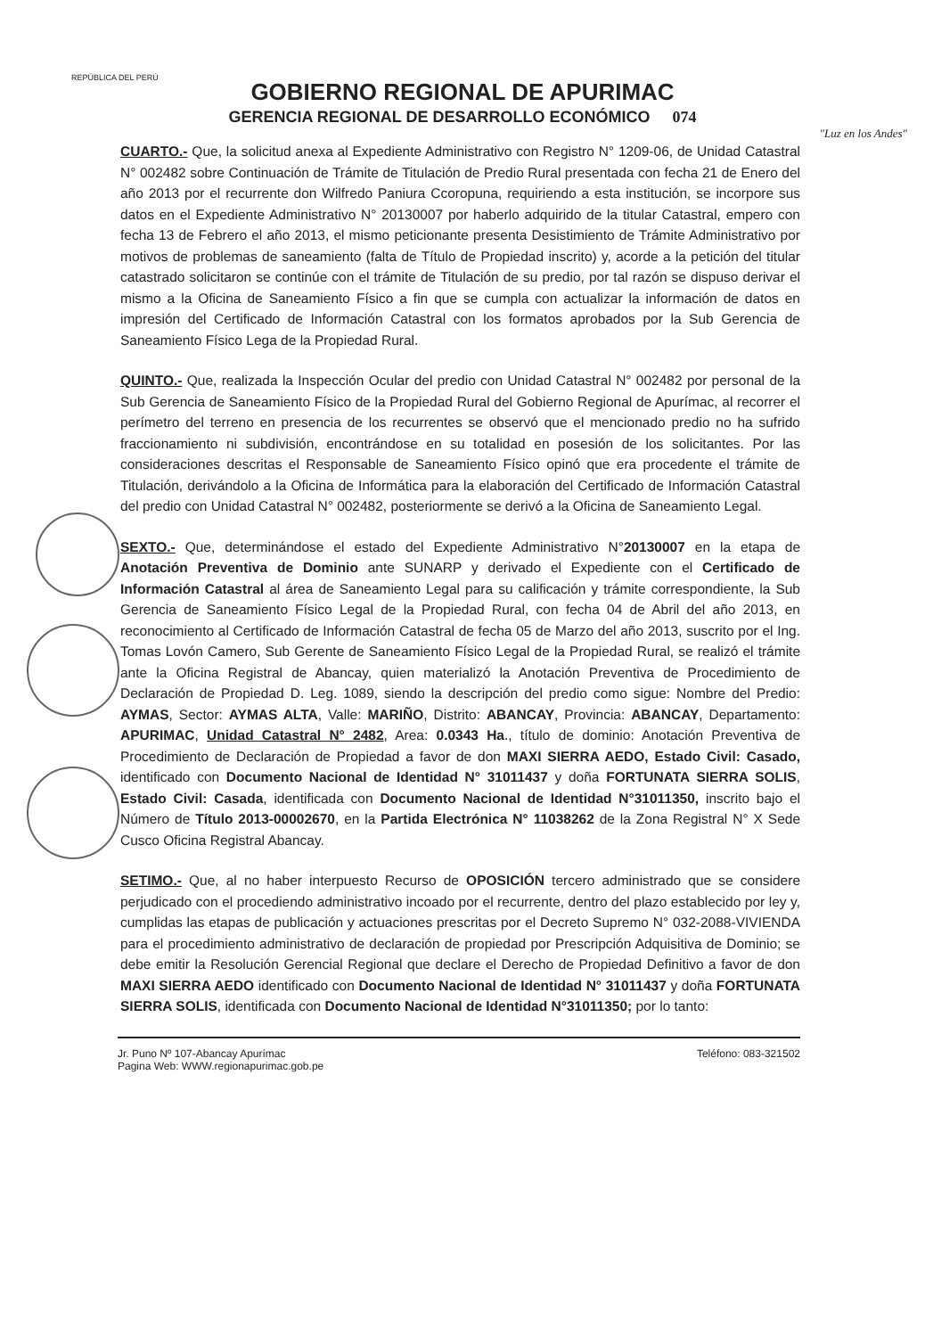REPÚBLICA DEL PERÚ
GOBIERNO REGIONAL DE APURIMAC
GERENCIA REGIONAL DE DESARROLLO ECONÓMICO 074
"Luz en los Andes"
CUARTO.- Que, la solicitud anexa al Expediente Administrativo con Registro N° 1209-06, de Unidad Catastral N° 002482 sobre Continuación de Trámite de Titulación de Predio Rural presentada con fecha 21 de Enero del año 2013 por el recurrente don Wilfredo Paniura Ccoropuna, requiriendo a esta institución, se incorpore sus datos en el Expediente Administrativo N° 20130007 por haberlo adquirido de la titular Catastral, empero con fecha 13 de Febrero el año 2013, el mismo peticionante presenta Desistimiento de Trámite Administrativo por motivos de problemas de saneamiento (falta de Título de Propiedad inscrito) y, acorde a la petición del titular catastrado solicitaron se continúe con el trámite de Titulación de su predio, por tal razón se dispuso derivar el mismo a la Oficina de Saneamiento Físico a fin que se cumpla con actualizar la información de datos en impresión del Certificado de Información Catastral con los formatos aprobados por la Sub Gerencia de Saneamiento Físico Lega de la Propiedad Rural.
QUINTO.- Que, realizada la Inspección Ocular del predio con Unidad Catastral N° 002482 por personal de la Sub Gerencia de Saneamiento Físico de la Propiedad Rural del Gobierno Regional de Apurímac, al recorrer el perímetro del terreno en presencia de los recurrentes se observó que el mencionado predio no ha sufrido fraccionamiento ni subdivisión, encontrándose en su totalidad en posesión de los solicitantes. Por las consideraciones descritas el Responsable de Saneamiento Físico opinó que era procedente el trámite de Titulación, derivándolo a la Oficina de Informática para la elaboración del Certificado de Información Catastral del predio con Unidad Catastral N° 002482, posteriormente se derivó a la Oficina de Saneamiento Legal.
SEXTO.- Que, determinándose el estado del Expediente Administrativo N°20130007 en la etapa de Anotación Preventiva de Dominio ante SUNARP y derivado el Expediente con el Certificado de Información Catastral al área de Saneamiento Legal para su calificación y trámite correspondiente, la Sub Gerencia de Saneamiento Físico Legal de la Propiedad Rural, con fecha 04 de Abril del año 2013, en reconocimiento al Certificado de Información Catastral de fecha 05 de Marzo del año 2013, suscrito por el Ing. Tomas Lovón Camero, Sub Gerente de Saneamiento Físico Legal de la Propiedad Rural, se realizó el trámite ante la Oficina Registral de Abancay, quien materializó la Anotación Preventiva de Procedimiento de Declaración de Propiedad D. Leg. 1089, siendo la descripción del predio como sigue: Nombre del Predio: AYMAS, Sector: AYMAS ALTA, Valle: MARIÑO, Distrito: ABANCAY, Provincia: ABANCAY, Departamento: APURIMAC, Unidad Catastral N° 2482, Area: 0.0343 Ha., título de dominio: Anotación Preventiva de Procedimiento de Declaración de Propiedad a favor de don MAXI SIERRA AEDO, Estado Civil: Casado, identificado con Documento Nacional de Identidad N° 31011437 y doña FORTUNATA SIERRA SOLIS, Estado Civil: Casada, identificada con Documento Nacional de Identidad N°31011350, inscrito bajo el Número de Título 2013-00002670, en la Partida Electrónica N° 11038262 de la Zona Registral N° X Sede Cusco Oficina Registral Abancay.
SETIMO.- Que, al no haber interpuesto Recurso de OPOSICIÓN tercero administrado que se considere perjudicado con el procediendo administrativo incoado por el recurrente, dentro del plazo establecido por ley y, cumplidas las etapas de publicación y actuaciones prescritas por el Decreto Supremo N° 032-2088-VIVIENDA para el procedimiento administrativo de declaración de propiedad por Prescripción Adquisitiva de Dominio; se debe emitir la Resolución Gerencial Regional que declare el Derecho de Propiedad Definitivo a favor de don MAXI SIERRA AEDO identificado con Documento Nacional de Identidad N° 31011437 y doña FORTUNATA SIERRA SOLIS, identificada con Documento Nacional de Identidad N°31011350; por lo tanto:
Jr. Puno Nº 107-Abancay Apurímac
Pagina Web: WWW.regionapurimac.gob.pe
Teléfono: 083-321502